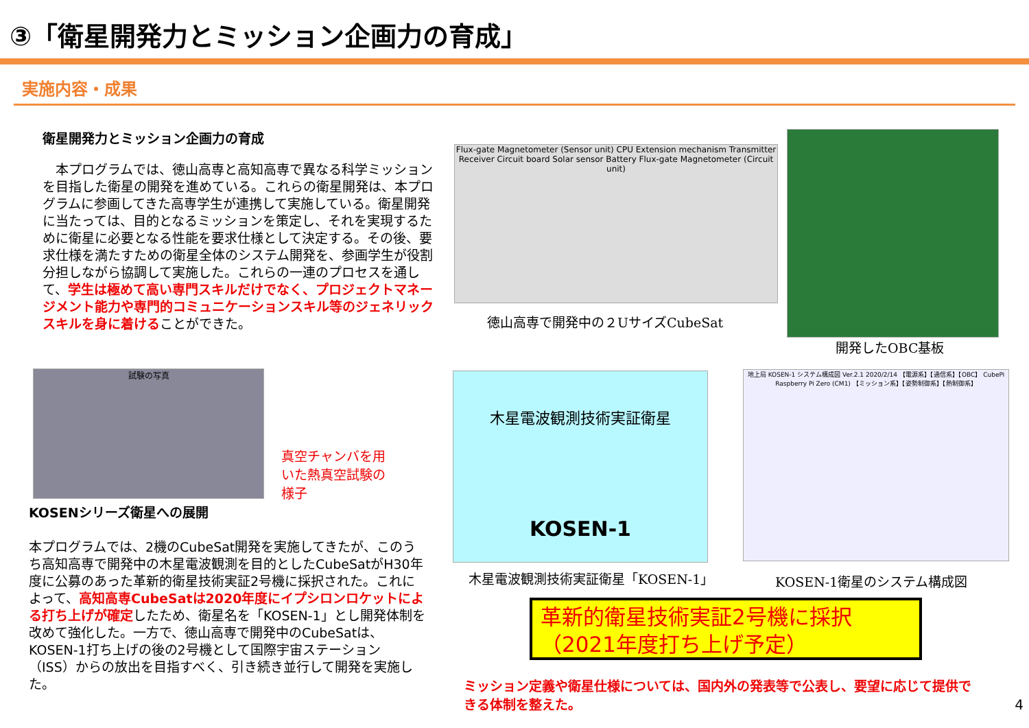③「衛星開発力とミッション企画力の育成」
実施内容・成果
衛星開発力とミッション企画力の育成
　本プログラムでは、徳山高専と高知高専で異なる科学ミッションを目指した衛星の開発を進めている。これらの衛星開発は、本プログラムに参画してきた高専学生が連携して実施している。衛星開発に当たっては、目的となるミッションを策定し、それを実現するために衛星に必要となる性能を要求仕様として決定する。その後、要求仕様を満たすための衛星全体のシステム開発を、参画学生が役割分担しながら協調して実施した。これらの一連のプロセスを通して、学生は極めて高い専門スキルだけでなく、プロジェクトマネージメント能力や専門的コミュニケーションスキル等のジェネリックスキルを身に着けることができた。
試験の写真
真空チャンバを用いた熱真空試験の様子
KOSENシリーズ衛星への展開
本プログラムでは、2機のCubeSat開発を実施してきたが、このうち高知高専で開発中の木星電波観測を目的としたCubeSatがH30年度に公募のあった革新的衛星技術実証2号機に採択された。これによって、高知高専CubeSatは2020年度にイプシロンロケットによる打ち上げが確定したため、衛星名を「KOSEN-1」とし開発体制を改めて強化した。一方で、徳山高専で開発中のCubeSatは、KOSEN-1打ち上げの後の2号機として国際宇宙ステーション（ISS）からの放出を目指すべく、引き続き並行して開発を実施した。
Flux-gate Magnetometer (Sensor unit) CPU Extension mechanism Transmitter Receiver Circuit board Solar sensor Battery Flux-gate Magnetometer (Circuit unit)
徳山高専で開発中の２UサイズCubeSat
開発したOBC基板
木星電波観測技術実証衛星
KOSEN-1
木星電波観測技術実証衛星「KOSEN-1」
地上局 KOSEN-1 システム構成図 Ver.2.1 2020/2/14 【電源系】【通信系】【OBC】 CubePi Raspberry Pi Zero (CM1) 【ミッション系】【姿勢制御系】【熱制御系】
KOSEN-1衛星のシステム構成図
革新的衛星技術実証2号機に採択
（2021年度打ち上げ予定）
ミッション定義や衛星仕様については、国内外の発表等で公表し、要望に応じて提供できる体制を整えた。
4